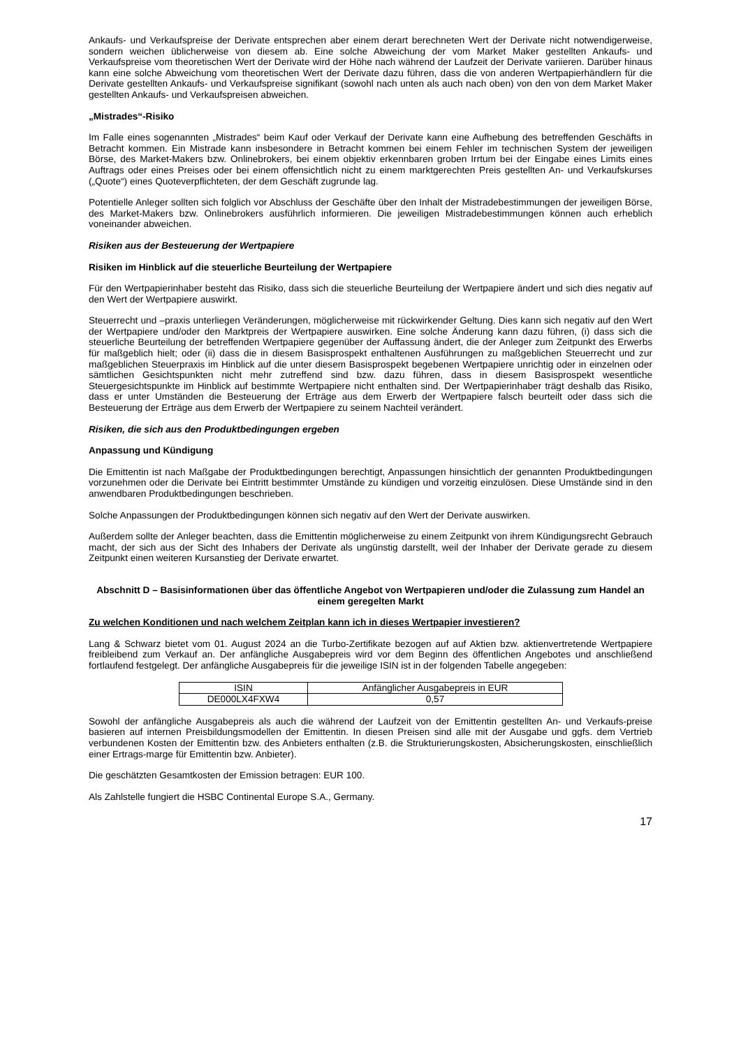Ankaufs- und Verkaufspreise der Derivate entsprechen aber einem derart berechneten Wert der Derivate nicht notwendigerweise, sondern weichen üblicherweise von diesem ab. Eine solche Abweichung der vom Market Maker gestellten Ankaufs- und Verkaufspreise vom theoretischen Wert der Derivate wird der Höhe nach während der Laufzeit der Derivate variieren. Darüber hinaus kann eine solche Abweichung vom theoretischen Wert der Derivate dazu führen, dass die von anderen Wertpapierhändlern für die Derivate gestellten Ankaufs- und Verkaufspreise signifikant (sowohl nach unten als auch nach oben) von den von dem Market Maker gestellten Ankaufs- und Verkaufspreisen abweichen.
„Mistrades“-Risiko
Im Falle eines sogenannten „Mistrades“ beim Kauf oder Verkauf der Derivate kann eine Aufhebung des betreffenden Geschäfts in Betracht kommen. Ein Mistrade kann insbesondere in Betracht kommen bei einem Fehler im technischen System der jeweiligen Börse, des Market-Makers bzw. Onlinebrokers, bei einem objektiv erkennbaren groben Irrtum bei der Eingabe eines Limits eines Auftrags oder eines Preises oder bei einem offensichtlich nicht zu einem marktgerechten Preis gestellten An- und Verkaufskurses („Quote“) eines Quoteverpflichteten, der dem Geschäft zugrunde lag.
Potentielle Anleger sollten sich folglich vor Abschluss der Geschäfte über den Inhalt der Mistradebestimmungen der jeweiligen Börse, des Market-Makers bzw. Onlinebrokers ausführlich informieren. Die jeweiligen Mistradebestimmungen können auch erheblich voneinander abweichen.
Risiken aus der Besteuerung der Wertpapiere
Risiken im Hinblick auf die steuerliche Beurteilung der Wertpapiere
Für den Wertpapierinhaber besteht das Risiko, dass sich die steuerliche Beurteilung der Wertpapiere ändert und sich dies negativ auf den Wert der Wertpapiere auswirkt.
Steuerrecht und –praxis unterliegen Veränderungen, möglicherweise mit rückwirkender Geltung. Dies kann sich negativ auf den Wert der Wertpapiere und/oder den Marktpreis der Wertpapiere auswirken. Eine solche Änderung kann dazu führen, (i) dass sich die steuerliche Beurteilung der betreffenden Wertpapiere gegenüber der Auffassung ändert, die der Anleger zum Zeitpunkt des Erwerbs für maßgeblich hielt; oder (ii) dass die in diesem Basisprospekt enthaltenen Ausführungen zu maßgeblichen Steuerrecht und zur maßgeblichen Steuerpraxis im Hinblick auf die unter diesem Basisprospekt begebenen Wertpapiere unrichtig oder in einzelnen oder sämtlichen Gesichtspunkten nicht mehr zutreffend sind bzw. dazu führen, dass in diesem Basisprospekt wesentliche Steuergesichtspunkte im Hinblick auf bestimmte Wertpapiere nicht enthalten sind. Der Wertpapierinhaber trägt deshalb das Risiko, dass er unter Umständen die Besteuerung der Erträge aus dem Erwerb der Wertpapiere falsch beurteilt oder dass sich die Besteuerung der Erträge aus dem Erwerb der Wertpapiere zu seinem Nachteil verändert.
Risiken, die sich aus den Produktbedingungen ergeben
Anpassung und Kündigung
Die Emittentin ist nach Maßgabe der Produktbedingungen berechtigt, Anpassungen hinsichtlich der genannten Produktbedingungen vorzunehmen oder die Derivate bei Eintritt bestimmter Umstände zu kündigen und vorzeitig einzulösen. Diese Umstände sind in den anwendbaren Produktbedingungen beschrieben.
Solche Anpassungen der Produktbedingungen können sich negativ auf den Wert der Derivate auswirken.
Außerdem sollte der Anleger beachten, dass die Emittentin möglicherweise zu einem Zeitpunkt von ihrem Kündigungsrecht Gebrauch macht, der sich aus der Sicht des Inhabers der Derivate als ungünstig darstellt, weil der Inhaber der Derivate gerade zu diesem Zeitpunkt einen weiteren Kursanstieg der Derivate erwartet.
Abschnitt D – Basisinformationen über das öffentliche Angebot von Wertpapieren und/oder die Zulassung zum Handel an einem geregelten Markt
Zu welchen Konditionen und nach welchem Zeitplan kann ich in dieses Wertpapier investieren?
Lang & Schwarz bietet vom 01. August 2024 an die Turbo-Zertifikate bezogen auf auf Aktien bzw. aktienvertretende Wertpapiere freibleibend zum Verkauf an. Der anfängliche Ausgabepreis wird vor dem Beginn des öffentlichen Angebotes und anschließend fortlaufend festgelegt. Der anfängliche Ausgabepreis für die jeweilige ISIN ist in der folgenden Tabelle angegeben:
| ISIN | Anfänglicher Ausgabepreis in EUR |
| DE000LX4FXW4 | 0,57 |
Sowohl der anfängliche Ausgabepreis als auch die während der Laufzeit von der Emittentin gestellten An- und Verkaufs-preise basieren auf internen Preisbildungsmodellen der Emittentin. In diesen Preisen sind alle mit der Ausgabe und ggfs. dem Vertrieb verbundenen Kosten der Emittentin bzw. des Anbieters enthalten (z.B. die Strukturierungskosten, Absicherungskosten, einschließlich einer Ertrags-marge für Emittentin bzw. Anbieter).
Die geschätzten Gesamtkosten der Emission betragen: EUR 100.
Als Zahlstelle fungiert die HSBC Continental Europe S.A., Germany.
17